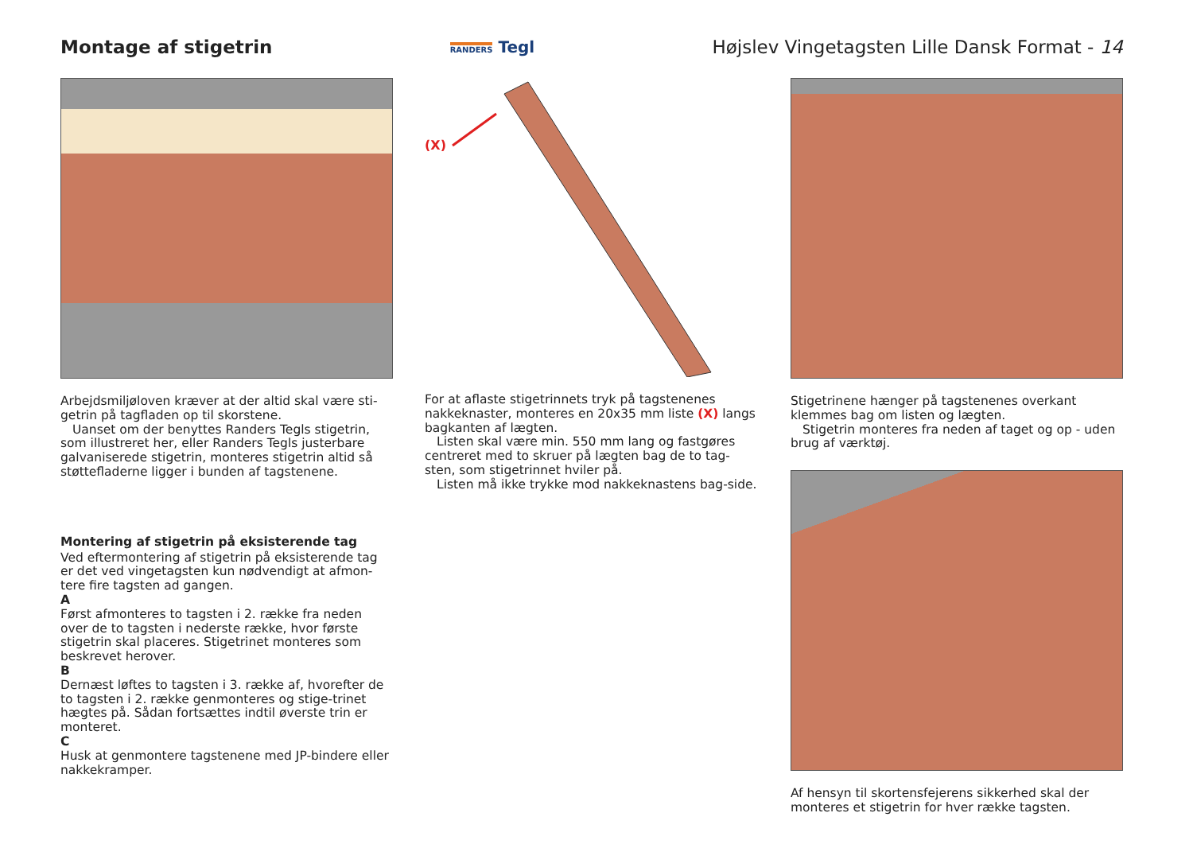Montage af stigetrin
RANDERS Tegl
Højslev Vingetagsten Lille Dansk Format - 14
Arbejdsmiljøloven kræver at der altid skal være sti-getrin på tagfladen op til skorstene.
Uanset om der benyttes Randers Tegls stigetrin, som illustreret her, eller Randers Tegls justerbare galvaniserede stigetrin, monteres stigetrin altid så støttefladerne ligger i bunden af tagstenene.
Montering af stigetrin på eksisterende tag
Ved eftermontering af stigetrin på eksisterende tag er det ved vingetagsten kun nødvendigt at afmon-tere fire tagsten ad gangen.
A
Først afmonteres to tagsten i 2. række fra neden over de to tagsten i nederste række, hvor første stigetrin skal placeres. Stigetrinet monteres som beskrevet herover.
B
Dernæst løftes to tagsten i 3. række af, hvorefter de to tagsten i 2. række genmonteres og stige-trinet hægtes på. Sådan fortsættes indtil øverste trin er monteret.
C
Husk at genmontere tagstenene med JP-bindere eller nakkekramper.
(X)
For at aflaste stigetrinnets tryk på tagstenenes nakkeknaster, monteres en 20x35 mm liste (X) langs bagkanten af lægten.
Listen skal være min. 550 mm lang og fastgøres centreret med to skruer på lægten bag de to tag-sten, som stigetrinnet hviler på.
Listen må ikke trykke mod nakkeknastens bag-side.
Stigetrinene hænger på tagstenenes overkant klemmes bag om listen og lægten.
Stigetrin monteres fra neden af taget og op - uden brug af værktøj.
Af hensyn til skortensfejerens sikkerhed skal der monteres et stigetrin for hver række tagsten.